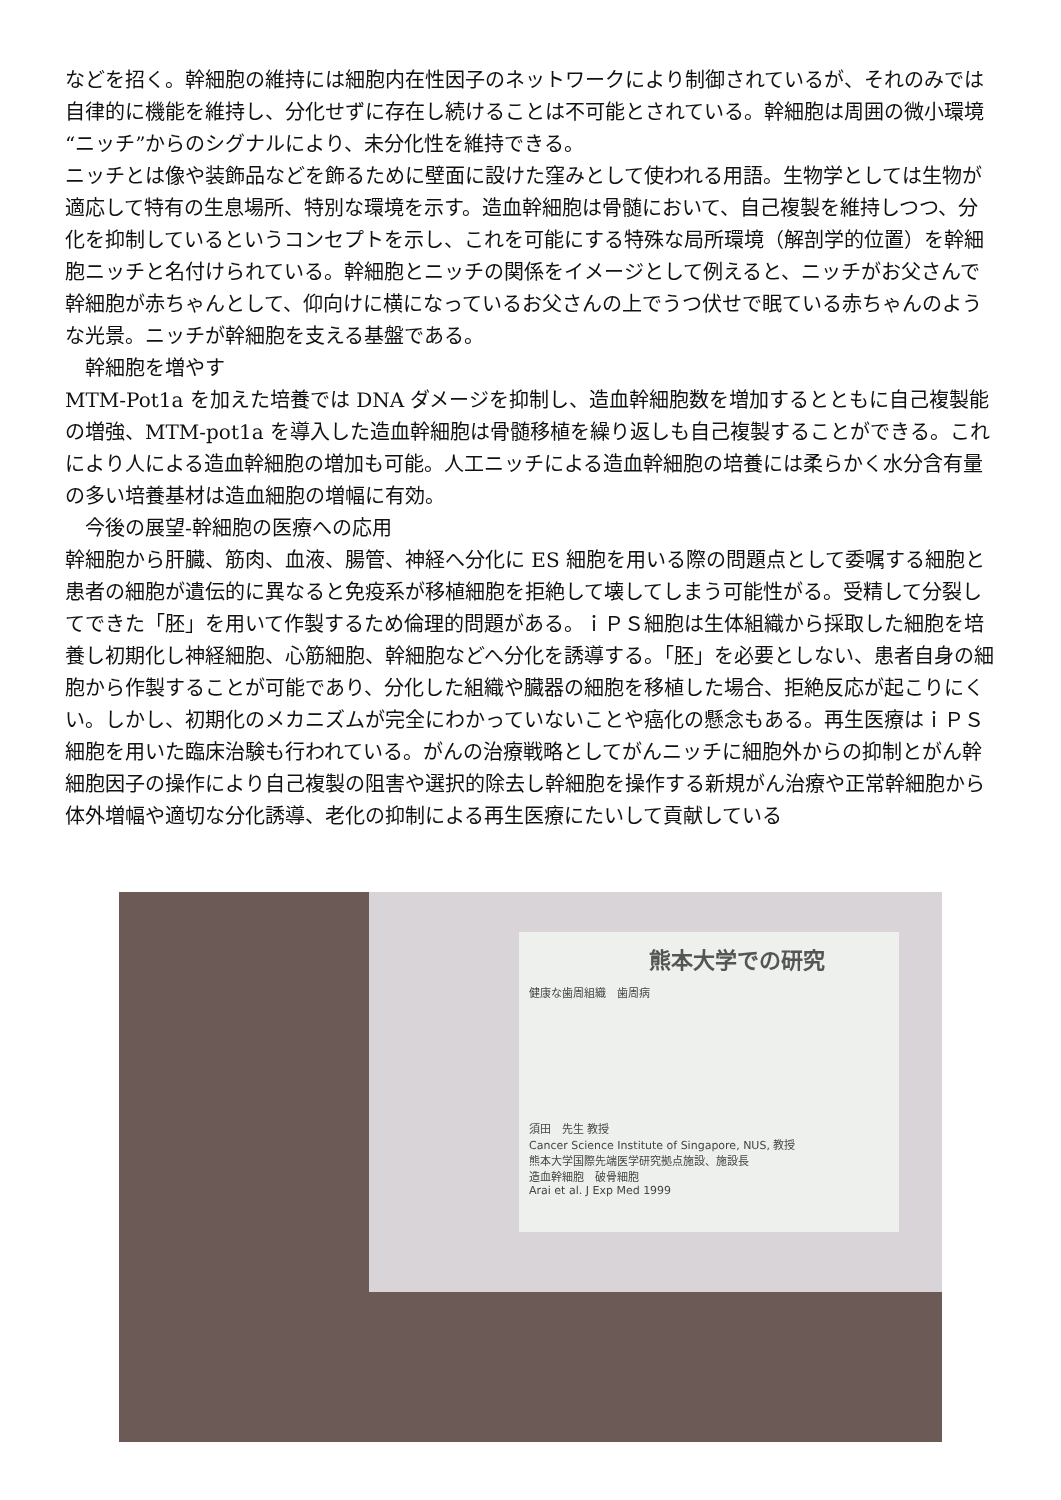などを招く。幹細胞の維持には細胞内在性因子のネットワークにより制御されているが、それのみでは自律的に機能を維持し、分化せずに存在し続けることは不可能とされている。幹細胞は周囲の微小環境“ニッチ”からのシグナルにより、未分化性を維持できる。
ニッチとは像や装飾品などを飾るために壁面に設けた窪みとして使われる用語。生物学としては生物が適応して特有の生息場所、特別な環境を示す。造血幹細胞は骨髄において、自己複製を維持しつつ、分化を抑制しているというコンセプトを示し、これを可能にする特殊な局所環境（解剖学的位置）を幹細胞ニッチと名付けられている。幹細胞とニッチの関係をイメージとして例えると、ニッチがお父さんで幹細胞が赤ちゃんとして、仰向けに横になっているお父さんの上でうつ伏せで眠ている赤ちゃんのような光景。ニッチが幹細胞を支える基盤である。
　幹細胞を増やす
MTM-Pot1a を加えた培養では DNA ダメージを抑制し、造血幹細胞数を増加するとともに自己複製能の増強、MTM-pot1a を導入した造血幹細胞は骨髄移植を繰り返しも自己複製することができる。これにより人による造血幹細胞の増加も可能。人工ニッチによる造血幹細胞の培養には柔らかく水分含有量の多い培養基材は造血細胞の増幅に有効。
　今後の展望-幹細胞の医療への応用
幹細胞から肝臓、筋肉、血液、腸管、神経へ分化に ES 細胞を用いる際の問題点として委嘱する細胞と患者の細胞が遺伝的に異なると免疫系が移植細胞を拒絶して壊してしまう可能性がる。受精して分裂してできた「胚」を用いて作製するため倫理的問題がある。ｉＰＳ細胞は生体組織から採取した細胞を培養し初期化し神経細胞、心筋細胞、幹細胞などへ分化を誘導する。「胚」を必要としない、患者自身の細胞から作製することが可能であり、分化した組織や臓器の細胞を移植した場合、拒絶反応が起こりにくい。しかし、初期化のメカニズムが完全にわかっていないことや癌化の懸念もある。再生医療はｉＰＳ細胞を用いた臨床治験も行われている。がんの治療戦略としてがんニッチに細胞外からの抑制とがん幹細胞因子の操作により自己複製の阻害や選択的除去し幹細胞を操作する新規がん治療や正常幹細胞から体外増幅や適切な分化誘導、老化の抑制による再生医療にたいして貢献している
熊本大学での研究
健康な歯周組織　歯周病
須田　先生 教授
Cancer Science Institute of Singapore, NUS, 教授
熊本大学国際先端医学研究拠点施設、施設長
造血幹細胞　破骨細胞
Arai et al. J Exp Med 1999